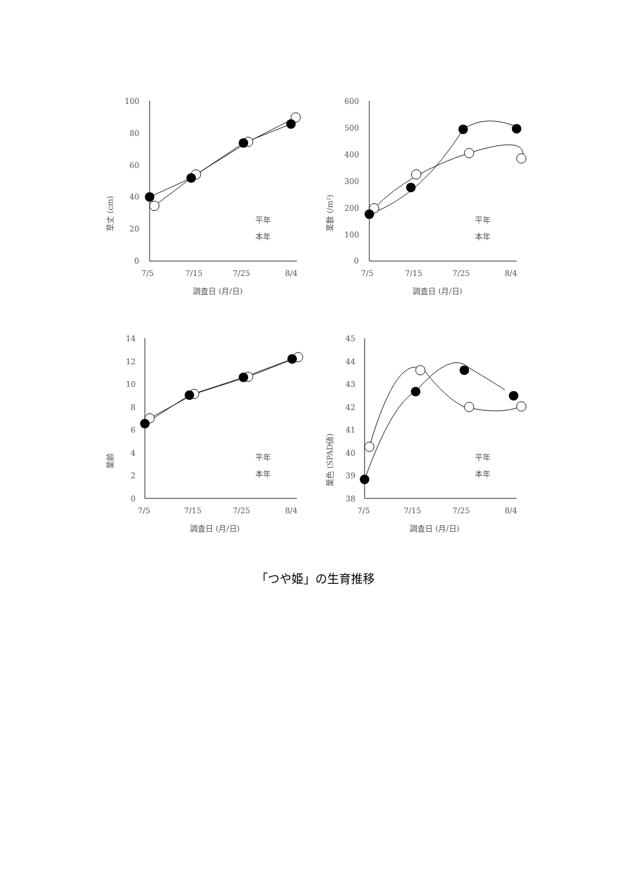草丈 (cm)
100
80
60
40
20
0
7/5
7/15
7/25
8/4
調査日 (月/日)
平年
本年
茎数 (/m²)
600
500
400
300
200
100
0
7/5
7/15
7/25
8/4
調査日 (月/日)
平年
本年
葉齢
14
12
10
8
6
4
2
0
7/5
7/15
7/25
8/4
調査日 (月/日)
平年
本年
葉色 (SPAD値)
45
44
43
42
41
40
39
38
7/5
7/15
7/25
8/4
調査日 (月/日)
平年
本年
「つや姫」の生育推移